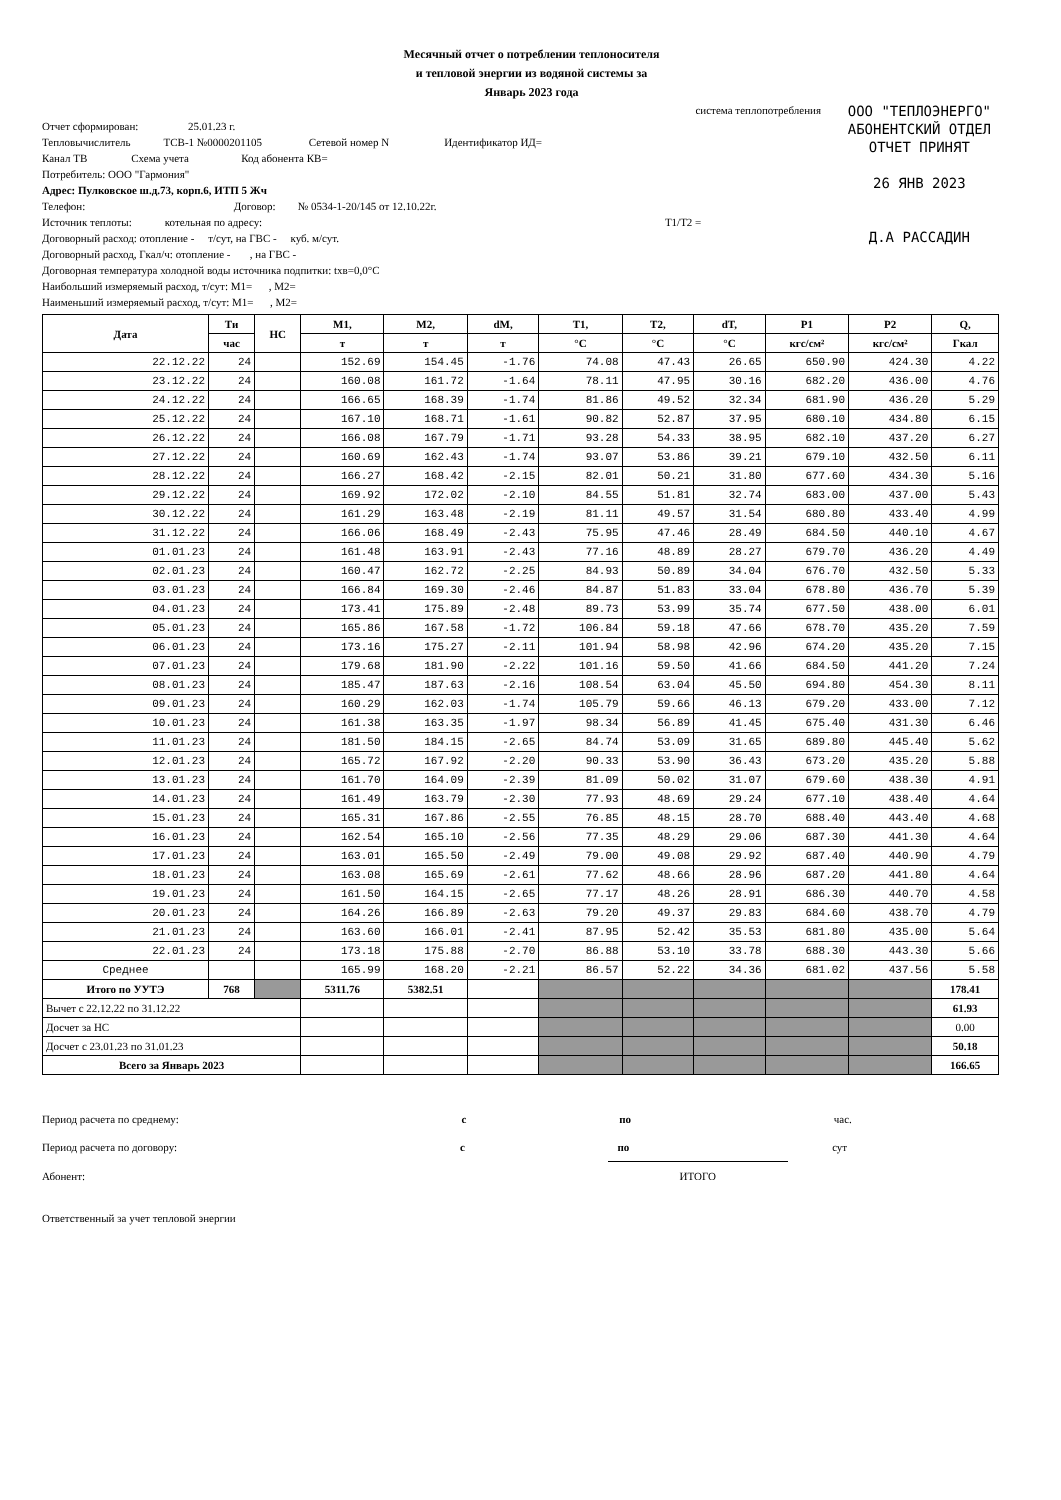Месячный отчет о потреблении теплоносителя
и тепловой энергии из водяной системы за
Январь 2023 года
ООО "ТЕПЛОЭНЕРГО"
АБОНЕНТСКИЙ ОТДЕЛ
ОТЧЕТ ПРИНЯТ
26 ЯНВ 2023
Д.А РАССАДИН
система теплопотребления
Отчет сформирован: 25.01.23 г.
Тепловычислитель ТСВ-1 №0000201105 Сетевой номер N Идентификатор ИД=
Канал ТВ Схема учета Код абонента КВ=
Потребитель: ООО "Гармония"
Адрес: Пулковское ш.д.73, корп.6, ИТП 5 Жч
Телефон: Договор: № 0534-1-20/145 от 12.10.22г.
Источник теплоты: котельная по адресу: Т1/Т2 =
Договорный расход: отопление - т/сут, на ГВС - куб. м/сут.
Договорный расход, Гкал/ч: отопление - , на ГВС -
Договорная температура холодной воды источника подпитки: tхв=0,0°С
Наибольший измеряемый расход, т/сут: М1= , М2=
Наименьший измеряемый расход, т/сут: М1= , М2=
| Дата | Ти | НС | М1, | М2, | dM, | T1, | T2, | dT, | P1 | P2 | Q, |
| --- | --- | --- | --- | --- | --- | --- | --- | --- | --- | --- | --- |
| | час | | т | т | т | °С | °С | °С | кгс/см² | кгс/см² | Гкал |
| 22.12.22 | 24 | | 152.69 | 154.45 | -1.76 | 74.08 | 47.43 | 26.65 | 650.90 | 424.30 | 4.22 |
| 23.12.22 | 24 | | 160.08 | 161.72 | -1.64 | 78.11 | 47.95 | 30.16 | 682.20 | 436.00 | 4.76 |
| 24.12.22 | 24 | | 166.65 | 168.39 | -1.74 | 81.86 | 49.52 | 32.34 | 681.90 | 436.20 | 5.29 |
| 25.12.22 | 24 | | 167.10 | 168.71 | -1.61 | 90.82 | 52.87 | 37.95 | 680.10 | 434.80 | 6.15 |
| 26.12.22 | 24 | | 166.08 | 167.79 | -1.71 | 93.28 | 54.33 | 38.95 | 682.10 | 437.20 | 6.27 |
| 27.12.22 | 24 | | 160.69 | 162.43 | -1.74 | 93.07 | 53.86 | 39.21 | 679.10 | 432.50 | 6.11 |
| 28.12.22 | 24 | | 166.27 | 168.42 | -2.15 | 82.01 | 50.21 | 31.80 | 677.60 | 434.30 | 5.16 |
| 29.12.22 | 24 | | 169.92 | 172.02 | -2.10 | 84.55 | 51.81 | 32.74 | 683.00 | 437.00 | 5.43 |
| 30.12.22 | 24 | | 161.29 | 163.48 | -2.19 | 81.11 | 49.57 | 31.54 | 680.80 | 433.40 | 4.99 |
| 31.12.22 | 24 | | 166.06 | 168.49 | -2.43 | 75.95 | 47.46 | 28.49 | 684.50 | 440.10 | 4.67 |
| 01.01.23 | 24 | | 161.48 | 163.91 | -2.43 | 77.16 | 48.89 | 28.27 | 679.70 | 436.20 | 4.49 |
| 02.01.23 | 24 | | 160.47 | 162.72 | -2.25 | 84.93 | 50.89 | 34.04 | 676.70 | 432.50 | 5.33 |
| 03.01.23 | 24 | | 166.84 | 169.30 | -2.46 | 84.87 | 51.83 | 33.04 | 678.80 | 436.70 | 5.39 |
| 04.01.23 | 24 | | 173.41 | 175.89 | -2.48 | 89.73 | 53.99 | 35.74 | 677.50 | 438.00 | 6.01 |
| 05.01.23 | 24 | | 165.86 | 167.58 | -1.72 | 106.84 | 59.18 | 47.66 | 678.70 | 435.20 | 7.59 |
| 06.01.23 | 24 | | 173.16 | 175.27 | -2.11 | 101.94 | 58.98 | 42.96 | 674.20 | 435.20 | 7.15 |
| 07.01.23 | 24 | | 179.68 | 181.90 | -2.22 | 101.16 | 59.50 | 41.66 | 684.50 | 441.20 | 7.24 |
| 08.01.23 | 24 | | 185.47 | 187.63 | -2.16 | 108.54 | 63.04 | 45.50 | 694.80 | 454.30 | 8.11 |
| 09.01.23 | 24 | | 160.29 | 162.03 | -1.74 | 105.79 | 59.66 | 46.13 | 679.20 | 433.00 | 7.12 |
| 10.01.23 | 24 | | 161.38 | 163.35 | -1.97 | 98.34 | 56.89 | 41.45 | 675.40 | 431.30 | 6.46 |
| 11.01.23 | 24 | | 181.50 | 184.15 | -2.65 | 84.74 | 53.09 | 31.65 | 689.80 | 445.40 | 5.62 |
| 12.01.23 | 24 | | 165.72 | 167.92 | -2.20 | 90.33 | 53.90 | 36.43 | 673.20 | 435.20 | 5.88 |
| 13.01.23 | 24 | | 161.70 | 164.09 | -2.39 | 81.09 | 50.02 | 31.07 | 679.60 | 438.30 | 4.91 |
| 14.01.23 | 24 | | 161.49 | 163.79 | -2.30 | 77.93 | 48.69 | 29.24 | 677.10 | 438.40 | 4.64 |
| 15.01.23 | 24 | | 165.31 | 167.86 | -2.55 | 76.85 | 48.15 | 28.70 | 688.40 | 443.40 | 4.68 |
| 16.01.23 | 24 | | 162.54 | 165.10 | -2.56 | 77.35 | 48.29 | 29.06 | 687.30 | 441.30 | 4.64 |
| 17.01.23 | 24 | | 163.01 | 165.50 | -2.49 | 79.00 | 49.08 | 29.92 | 687.40 | 440.90 | 4.79 |
| 18.01.23 | 24 | | 163.08 | 165.69 | -2.61 | 77.62 | 48.66 | 28.96 | 687.20 | 441.80 | 4.64 |
| 19.01.23 | 24 | | 161.50 | 164.15 | -2.65 | 77.17 | 48.26 | 28.91 | 686.30 | 440.70 | 4.58 |
| 20.01.23 | 24 | | 164.26 | 166.89 | -2.63 | 79.20 | 49.37 | 29.83 | 684.60 | 438.70 | 4.79 |
| 21.01.23 | 24 | | 163.60 | 166.01 | -2.41 | 87.95 | 52.42 | 35.53 | 681.80 | 435.00 | 5.64 |
| 22.01.23 | 24 | | 173.18 | 175.88 | -2.70 | 86.88 | 53.10 | 33.78 | 688.30 | 443.30 | 5.66 |
| Среднее | | | 165.99 | 168.20 | -2.21 | 86.57 | 52.22 | 34.36 | 681.02 | 437.56 | 5.58 |
| Итого по УУТЭ | 768 | | 5311.76 | 5382.51 | | | | | | | 178.41 |
| Вычет с 22.12.22 по 31.12.22 | | | | | | | | | | | 61.93 |
| Досчет за НС | | | | | | | | | | | 0.00 |
| Досчет с 23.01.23 по 31.01.23 | | | | | | | | | | | 50.18 |
| Всего за Январь 2023 | | | | | | | | | | | 166.65 |
Период расчета по среднему: с по час.
Период расчета по договору: с по сут
Абонент: ИТОГО
Ответственный за учет тепловой энергии